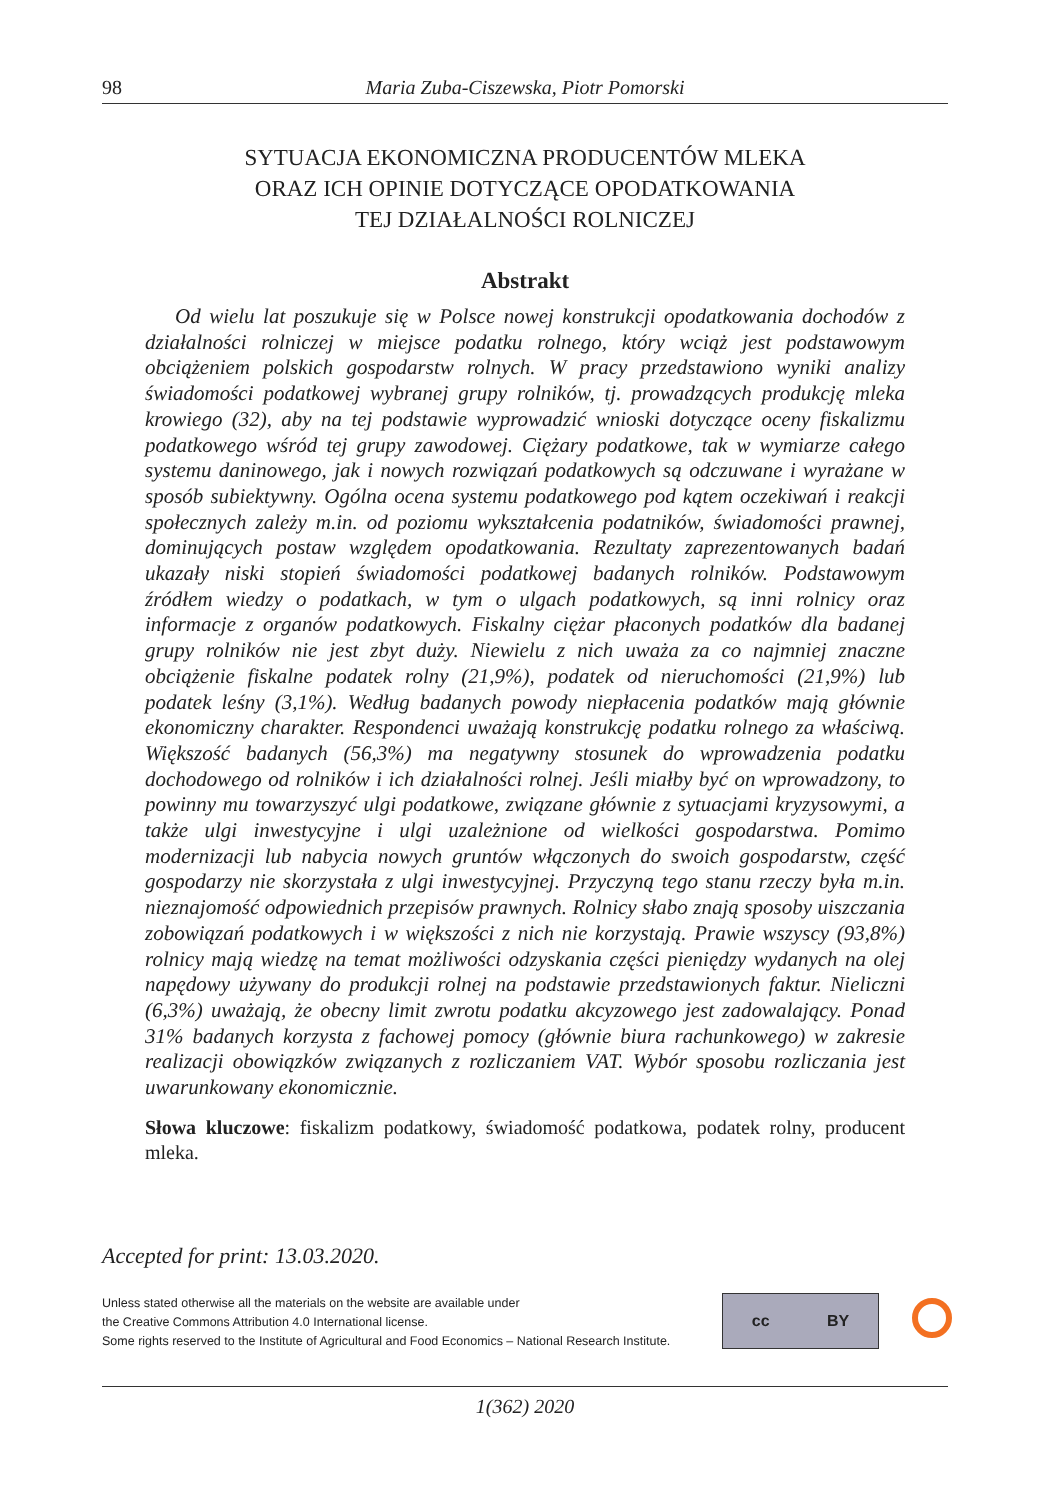98 Maria Zuba-Ciszewska, Piotr Pomorski
SYTUACJA EKONOMICZNA PRODUCENTÓW MLEKA
ORAZ ICH OPINIE DOTYCZĄCE OPODATKOWANIA
TEJ DZIAŁALNOŚCI ROLNICZEJ
Abstrakt
Od wielu lat poszukuje się w Polsce nowej konstrukcji opodatkowania dochodów z działalności rolniczej w miejsce podatku rolnego, który wciąż jest podstawowym obciążeniem polskich gospodarstw rolnych. W pracy przedstawiono wyniki analizy świadomości podatkowej wybranej grupy rolników, tj. prowadzących produkcję mleka krowiego (32), aby na tej podstawie wyprowadzić wnioski dotyczące oceny fiskalizmu podatkowego wśród tej grupy zawodowej. Ciężary podatkowe, tak w wymiarze całego systemu daninowego, jak i nowych rozwiązań podatkowych są odczuwane i wyrażane w sposób subiektywny. Ogólna ocena systemu podatkowego pod kątem oczekiwań i reakcji społecznych zależy m.in. od poziomu wykształcenia podatników, świadomości prawnej, dominujących postaw względem opodatkowania. Rezultaty zaprezentowanych badań ukazały niski stopień świadomości podatkowej badanych rolników. Podstawowym źródłem wiedzy o podatkach, w tym o ulgach podatkowych, są inni rolnicy oraz informacje z organów podatkowych. Fiskalny ciężar płaconych podatków dla badanej grupy rolników nie jest zbyt duży. Niewielu z nich uważa za co najmniej znaczne obciążenie fiskalne podatek rolny (21,9%), podatek od nieruchomości (21,9%) lub podatek leśny (3,1%). Według badanych powody niepłacenia podatków mają głównie ekonomiczny charakter. Respondenci uważają konstrukcję podatku rolnego za właściwą. Większość badanych (56,3%) ma negatywny stosunek do wprowadzenia podatku dochodowego od rolników i ich działalności rolnej. Jeśli miałby być on wprowadzony, to powinny mu towarzyszyć ulgi podatkowe, związane głównie z sytuacjami kryzysowymi, a także ulgi inwestycyjne i ulgi uzależnione od wielkości gospodarstwa. Pomimo modernizacji lub nabycia nowych gruntów włączonych do swoich gospodarstw, część gospodarzy nie skorzystała z ulgi inwestycyjnej. Przyczyną tego stanu rzeczy była m.in. nieznajomość odpowiednich przepisów prawnych. Rolnicy słabo znają sposoby uiszczania zobowiązań podatkowych i w większości z nich nie korzystają. Prawie wszyscy (93,8%) rolnicy mają wiedzę na temat możliwości odzyskania części pieniędzy wydanych na olej napędowy używany do produkcji rolnej na podstawie przedstawionych faktur. Nieliczni (6,3%) uważają, że obecny limit zwrotu podatku akcyzowego jest zadowalający. Ponad 31% badanych korzysta z fachowej pomocy (głównie biura rachunkowego) w zakresie realizacji obowiązków związanych z rozliczaniem VAT. Wybór sposobu rozliczania jest uwarunkowany ekonomicznie.
Słowa kluczowe: fiskalizm podatkowy, świadomość podatkowa, podatek rolny, producent mleka.
Accepted for print: 13.03.2020.
Unless stated otherwise all the materials on the website are available under
the Creative Commons Attribution 4.0 International license.
Some rights reserved to the Institute of Agricultural and Food Economics – National Research Institute.
cc BY
1(362) 2020